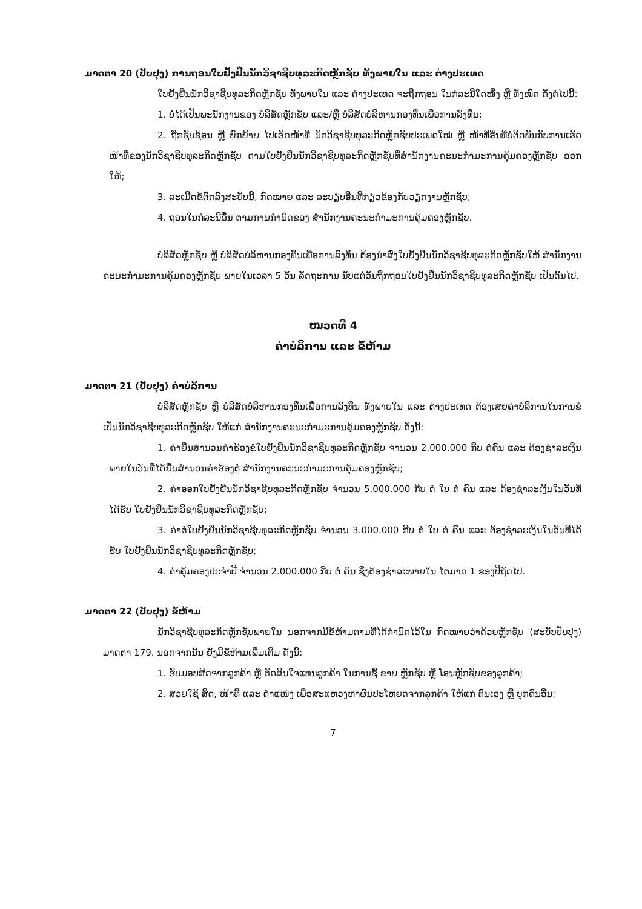ມາດຕາ 20 (ປັບປຸງ) ການຖອນໃບຢັ້ງຢືນນັກວິຊາຊີບທຸລະກິດຫຼັກຊັບ ທັງພາຍໃນ ແລະ ຕ່າງປະເທດ
ໃບຢັ້ງຢືນນັກວິຊາຊີບທຸລະກິດຫຼັກຊັບ ທັງພາຍໃນ ແລະ ຕ່າງປະເທດ ຈະຖືກຖອນ ໃນກໍລະນີໃດໜຶ່ງ ຫຼື ທັງໝົດ ດັ່ງຕໍ່ໄປນີ້:
1. ບໍ່ໄດ້ເປັນພະນັກງານຂອງ ບໍລິສັດຫຼັກຊັບ ແລະ/ຫຼື ບໍລິສັດບໍລິຫານກອງທຶນເພື່ອການລົງທຶນ;
2. ຖືກຊັບຊ້ອນ ຫຼື ຍົກຍ້າຍ ໄປເຮັດໜ້າທີ່ ນັກວິຊາຊີບທຸລະກິດຫຼັກຊັບປະເພດໃໝ່ ຫຼື ໜ້າທີ່ອື່ນທີ່ບໍ່ຕິດພັນກັບການເຮັດໜ້າທີ່ຂອງນັກວິຊາຊີບທຸລະກິດຫຼັກຊັບ ຕາມໃບຢັ້ງຢືນນັກວິຊາຊີບທຸລະກິດຫຼັກຊັບທີ່ສຳນັກງານຄະນະກຳມະການຄຸ້ມຄອງຫຼັກຊັບ ອອກໃຫ້;
3. ລະເມີດຂໍ້ຕົກລົງສະບັບນີ້, ກົດໝາຍ ແລະ ລະບຽບອື່ນທີ່ກ່ຽວຂ້ອງກັບວຽກງານຫຼັກຊັບ;
4. ຖອນໃນກໍລະນີອື່ນ ຕາມການກຳນົດຂອງ ສຳນັກງານຄະນະກຳມະການຄຸ້ມຄອງຫຼັກຊັບ.
ບໍລິສັດຫຼັກຊັບ ຫຼື ບໍລິສັດບໍລິຫານກອງທຶນເພື່ອການລົງທຶນ ຕ້ອງນຳສົ່ງໃບຢັ້ງຢືນນັກວິຊາຊີບທຸລະກິດຫຼັກຊັບໃຫ້ ສຳນັກງານຄະນະກຳມະການຄຸ້ມຄອງຫຼັກຊັບ ພາຍໃນເວລາ 5 ວັນ ລັດຖະການ ນັບແຕ່ວັນຖືກຖອນໃບຢັ້ງຢືນນັກວິຊາຊີບທຸລະກິດຫຼັກຊັບ ເປັນຕົ້ນໄປ.
ໝວດທີ 4
ຄ່າບໍລິການ ແລະ ຂໍ້ຫ້າມ
ມາດຕາ 21 (ປັບປຸງ) ຄ່າບໍລິການ
ບໍລິສັດຫຼັກຊັບ ຫຼື ບໍລິສັດບໍລິຫານກອງທຶນເພື່ອການລົງທຶນ ທັງພາຍໃນ ແລະ ຕ່າງປະເທດ ຕ້ອງເສຍຄ່າບໍລິການໃນການຂໍເປັນນັກວິຊາຊີບທຸລະກິດຫຼັກຊັບ ໃຫ້ແກ່ ສຳນັກງານຄະນະກຳມະການຄຸ້ມຄອງຫຼັກຊັບ ດັ່ງນີ້:
1. ຄ່າຍື່ນສຳນວນຄຳຮ້ອງຂໍໃບຢັ້ງຢືນນັກວິຊາຊີບທຸລະກິດຫຼັກຊັບ ຈຳນວນ 2.000.000 ກີບ ຕໍ່ຄົນ ແລະ ຕ້ອງຊຳລະເງິນພາຍໃນວັນທີ່ໄດ້ຍື່ນສຳນວນຄຳຮ້ອງຕໍ່ ສຳນັກງານຄະນະກຳມະການຄຸ້ມຄອງຫຼັກຊັບ;
2. ຄ່າອອກໃບຢັ້ງຢືນນັກວິຊາຊີບທຸລະກິດຫຼັກຊັບ ຈຳນວນ 5.000.000 ກີບ ຕໍ່ ໃບ ຕໍ່ ຄົນ ແລະ ຕ້ອງຊຳລະເງິນໃນວັນທີ່ໄດ້ຮັບ ໃບຢັ້ງຢືນນັກວິຊາຊີບທຸລະກິດຫຼັກຊັບ;
3. ຄ່າຕໍ່ໃບຢັ້ງຢືນນັກວິຊາຊີບທຸລະກິດຫຼັກຊັບ ຈຳນວນ 3.000.000 ກີບ ຕໍ່ ໃບ ຕໍ່ ຄົນ ແລະ ຕ້ອງຊຳລະເງິນໃນວັນທີ່ໄດ້ຮັບ ໃບຢັ້ງຢືນນັກວິຊາຊີບທຸລະກິດຫຼັກຊັບ;
4. ຄ່າຄຸ້ມຄອງປະຈຳປີ ຈຳນວນ 2.000.000 ກີບ ຕໍ່ ຄົນ ຊຶ່ງຕ້ອງຊຳລະພາຍໃນ ໄຕມາດ 1 ຂອງປີຖັດໄປ.
ມາດຕາ 22 (ປັບປຸງ) ຂໍ້ຫ້າມ
ນັກວິຊາຊີບທຸລະກິດຫຼັກຊັບພາຍໃນ ນອກຈາກມີຂໍ້ຫ້າມຕາມທີ່ໄດ້ກຳນົດໄວ້ໃນ ກົດໝາຍວ່າດ້ວຍຫຼັກຊັບ (ສະບັບປັບປຸງ) ມາດຕາ 179. ນອກຈາກນັ້ນ ຍັງມີຂໍ້ຫ້າມເພີ່ມເຕີມ ດັ່ງນີ້:
1. ຮັບມອບສິດຈາກລູກຄ້າ ຫຼື ຕັດສິນໃຈແທນລູກຄ້າ ໃນການຊື້ ຂາຍ ຫຼັກຊັບ ຫຼື ໂອນຫຼັກຊັບຂອງລູກຄ້າ;
2. ສວຍໃຊ້ ສິດ, ໜ້າທີ່ ແລະ ຕຳແໜ່ງ ເພື່ອສະແຫວງຫາຜົນປະໂຫຍດຈາກລູກຄ້າ ໃຫ້ແກ່ ຕົນເອງ ຫຼື ບຸກຄົນອື່ນ;
7